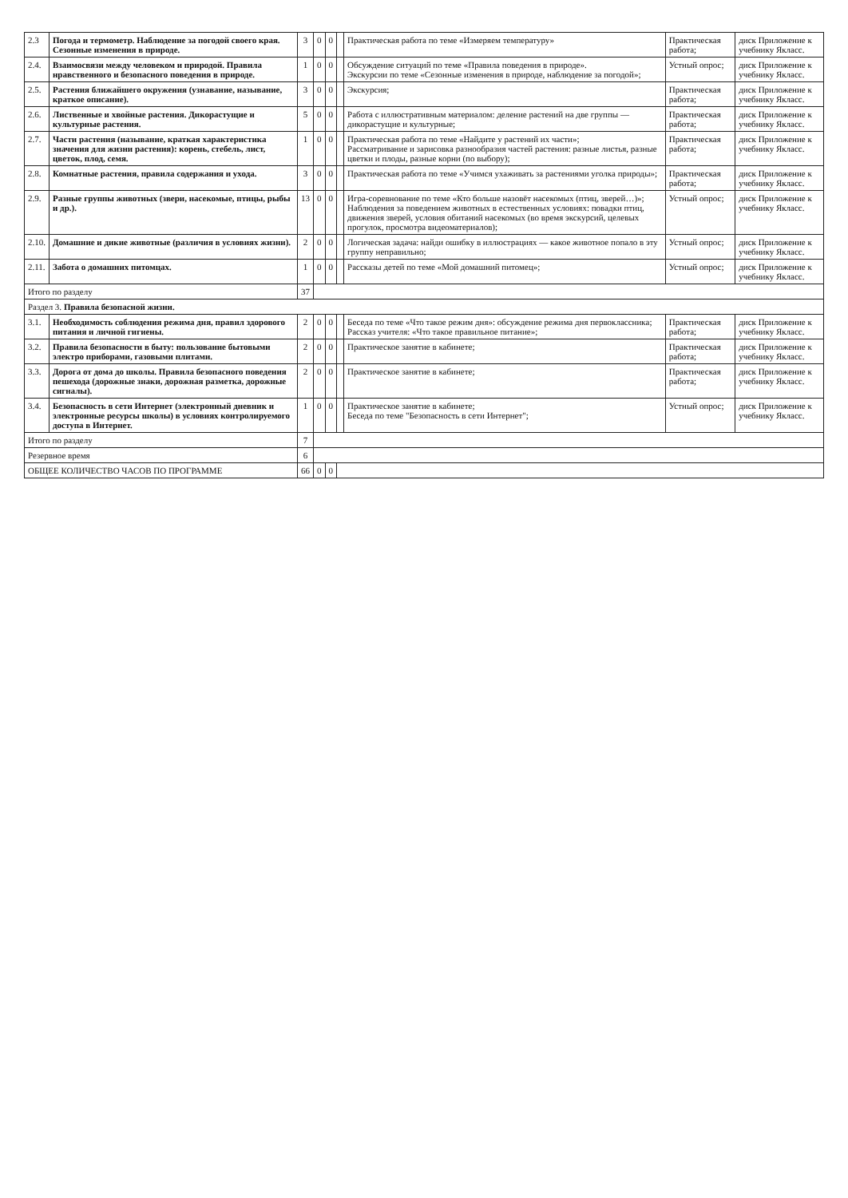| 2.3 | Погода и термометр. Наблюдение за погодой своего края. Сезонные изменения в природе. | 3 | 0 | 0 | | Практическая работа по теме «Измеряем температуру» | Практическая работа; | диск Приложение к учебнику Якласс. |
| 2.4. | Взаимосвязи между человеком и природой. Правила нравственного и безопасного поведения в природе. | 1 | 0 | 0 | | Обсуждение ситуаций по теме «Правила поведения в природе». Экскурсии по теме «Сезонные изменения в природе, наблюдение за погодой»; | Устный опрос; | диск Приложение к учебнику Якласс. |
| 2.5. | Растения ближайшего окружения (узнавание, называние, краткое описание). | 3 | 0 | 0 | | Экскурсия; | Практическая работа; | диск Приложение к учебнику Якласс. |
| 2.6. | Лиственные и хвойные растения. Дикорастущие и культурные растения. | 5 | 0 | 0 | | Работа с иллюстративным материалом: деление растений на две группы — дикорастущие и культурные; | Практическая работа; | диск Приложение к учебнику Якласс. |
| 2.7. | Части растения (называние, краткая характеристика значения для жизни растения): корень, стебель, лист, цветок, плод, семя. | 1 | 0 | 0 | | Практическая работа по теме «Найдите у растений их части»; Рассматривание и зарисовка разнообразия частей растения: разные листья, разные цветки и плоды, разные корни (по выбору); | Практическая работа; | диск Приложение к учебнику Якласс. |
| 2.8. | Комнатные растения, правила содержания и ухода. | 3 | 0 | 0 | | Практическая работа по теме «Учимся ухаживать за растениями уголка природы»; | Практическая работа; | диск Приложение к учебнику Якласс. |
| 2.9. | Разные группы животных (звери, насекомые, птицы, рыбы и др.). | 13 | 0 | 0 | | Игра-соревнование по теме «Кто больше назовёт насекомых (птиц, зверей…)»; Наблюдения за поведением животных в естественных условиях: повадки птиц, движения зверей, условия обитаний насекомых (во время экскурсий, целевых прогулок, просмотра видеоматериалов); | Устный опрос; | диск Приложение к учебнику Якласс. |
| 2.10. | Домашние и дикие животные (различия в условиях жизни). | 2 | 0 | 0 | | Логическая задача: найди ошибку в иллюстрациях — какое животное попало в эту группу неправильно; | Устный опрос; | диск Приложение к учебнику Якласс. |
| 2.11. | Забота о домашних питомцах. | 1 | 0 | 0 | | Рассказы детей по теме «Мой домашний питомец»; | Устный опрос; | диск Приложение к учебнику Якласс. |
| Итого по разделу | | 37 | | | | | | |
| Раздел 3. Правила безопасной жизни. | | | | | | | | |
| 3.1. | Необходимость соблюдения режима дня, правил здорового питания и личной гигиены. | 2 | 0 | 0 | | Беседа по теме «Что такое режим дня»: обсуждение режима дня первоклассника; Рассказ учителя: «Что такое правильное питание»; | Практическая работа; | диск Приложение к учебнику Якласс. |
| 3.2. | Правила безопасности в быту: пользование бытовыми электро приборами, газовыми плитами. | 2 | 0 | 0 | | Практическое занятие в кабинете; | Практическая работа; | диск Приложение к учебнику Якласс. |
| 3.3. | Дорога от дома до школы. Правила безопасного поведения пешехода (дорожные знаки, дорожная разметка, дорожные сигналы). | 2 | 0 | 0 | | Практическое занятие в кабинете; | Практическая работа; | диск Приложение к учебнику Якласс. |
| 3.4. | Безопасность в сети Интернет (электронный дневник и электронные ресурсы школы) в условиях контролируемого доступа в Интернет. | 1 | 0 | 0 | | Практическое занятие в кабинете; Беседа по теме "Безопасность в сети Интернет"; | Устный опрос; | диск Приложение к учебнику Якласс. |
| Итого по разделу | | 7 | | | | | | |
| Резервное время | | 6 | | | | | | |
| ОБЩЕЕ КОЛИЧЕСТВО ЧАСОВ ПО ПРОГРАММЕ | | 66 | 0 | 0 | | | | |